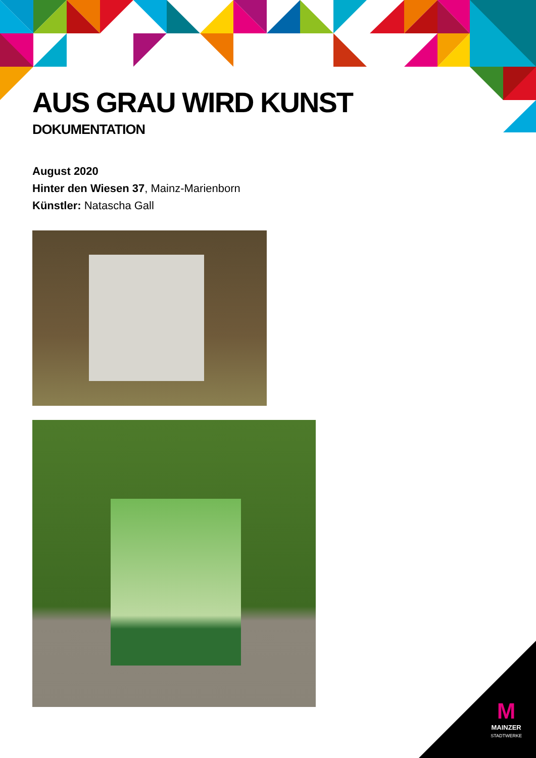AUS GRAU WIRD KUNST
DOKUMENTATION
August 2020
Hinter den Wiesen 37, Mainz-Marienborn
Künstler: Natascha Gall
M
MAINZER
STADTWERKE